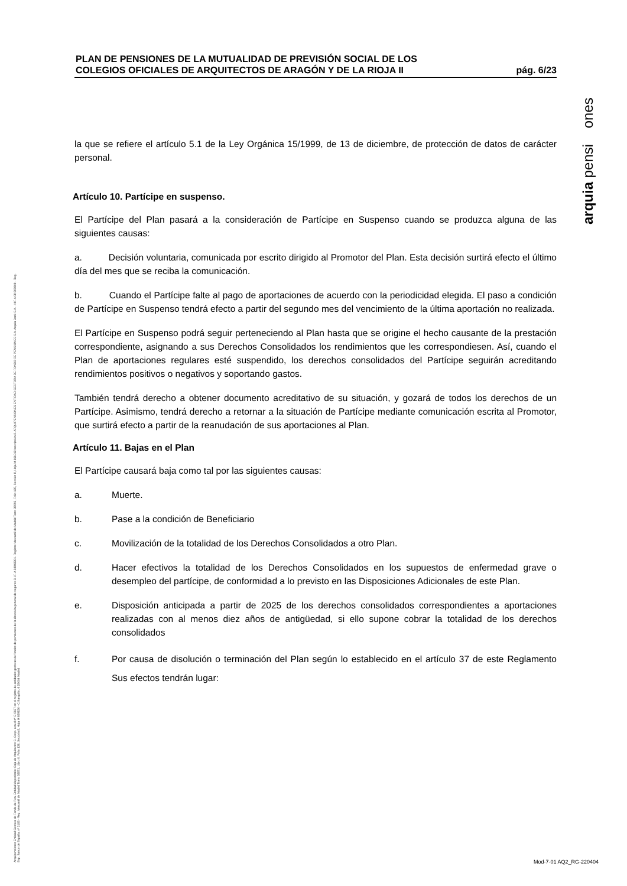arquia pensi ones
Arquipensiones Entidad Gestora de Fondo de Pen. Entidad depositaria: Caja de Arquitectos S. Coop. con el nº G 0137 en el registro de entidades gestoras de fondos de pensiones de la dirección general de seguros C.I.F. A 58843301. Registro Mercantil de Madrid Tomo 36992, Folio 185, Sección 8, Hoja M-661013 Inscripción 2. ARQUIPENSIONES ENTIDAD GESTORA DE FONDO DE PENSIONES S.A. Arquia Bank S.A. - NIF A 08 809808 - Reg. Esp. Banco de España, nº 3183 - Reg. Mercantil de Madrid Tomo 36871, Libro 0, Folio 136, Sección 8, Hoja M 659820 - C Barquillo, 6 28004 Madrid
PLAN DE PENSIONES DE LA MUTUALIDAD DE PREVISIÓN SOCIAL DE LOS
COLEGIOS OFICIALES DE ARQUITECTOS DE ARAGÓN Y DE LA RIOJA II
pág. 6/23
la que se refiere el artículo 5.1 de la Ley Orgánica 15/1999, de 13 de diciembre, de protección de datos de carácter personal.
Artículo 10. Partícipe en suspenso.
El Partícipe del Plan pasará a la consideración de Partícipe en Suspenso cuando se produzca alguna de las siguientes causas:
a. Decisión voluntaria, comunicada por escrito dirigido al Promotor del Plan. Esta decisión surtirá efecto el último día del mes que se reciba la comunicación.
b. Cuando el Partícipe falte al pago de aportaciones de acuerdo con la periodicidad elegida. El paso a condición de Partícipe en Suspenso tendrá efecto a partir del segundo mes del vencimiento de la última aportación no realizada.
El Partícipe en Suspenso podrá seguir perteneciendo al Plan hasta que se origine el hecho causante de la prestación correspondiente, asignando a sus Derechos Consolidados los rendimientos que les correspondiesen. Así, cuando el Plan de aportaciones regulares esté suspendido, los derechos consolidados del Partícipe seguirán acreditando rendimientos positivos o negativos y soportando gastos.
También tendrá derecho a obtener documento acreditativo de su situación, y gozará de todos los derechos de un Partícipe. Asimismo, tendrá derecho a retornar a la situación de Partícipe mediante comunicación escrita al Promotor, que surtirá efecto a partir de la reanudación de sus aportaciones al Plan.
Artículo 11. Bajas en el Plan
El Partícipe causará baja como tal por las siguientes causas:
a. Muerte.
b. Pase a la condición de Beneficiario
c. Movilización de la totalidad de los Derechos Consolidados a otro Plan.
d. Hacer efectivos la totalidad de los Derechos Consolidados en los supuestos de enfermedad grave o desempleo del partícipe, de conformidad a lo previsto en las Disposiciones Adicionales de este Plan.
e. Disposición anticipada a partir de 2025 de los derechos consolidados correspondientes a aportaciones realizadas con al menos diez años de antigüedad, si ello supone cobrar la totalidad de los derechos consolidados
f. Por causa de disolución o terminación del Plan según lo establecido en el artículo 37 de este Reglamento Sus efectos tendrán lugar:
Mod-7-01 AQ2_RG-220404